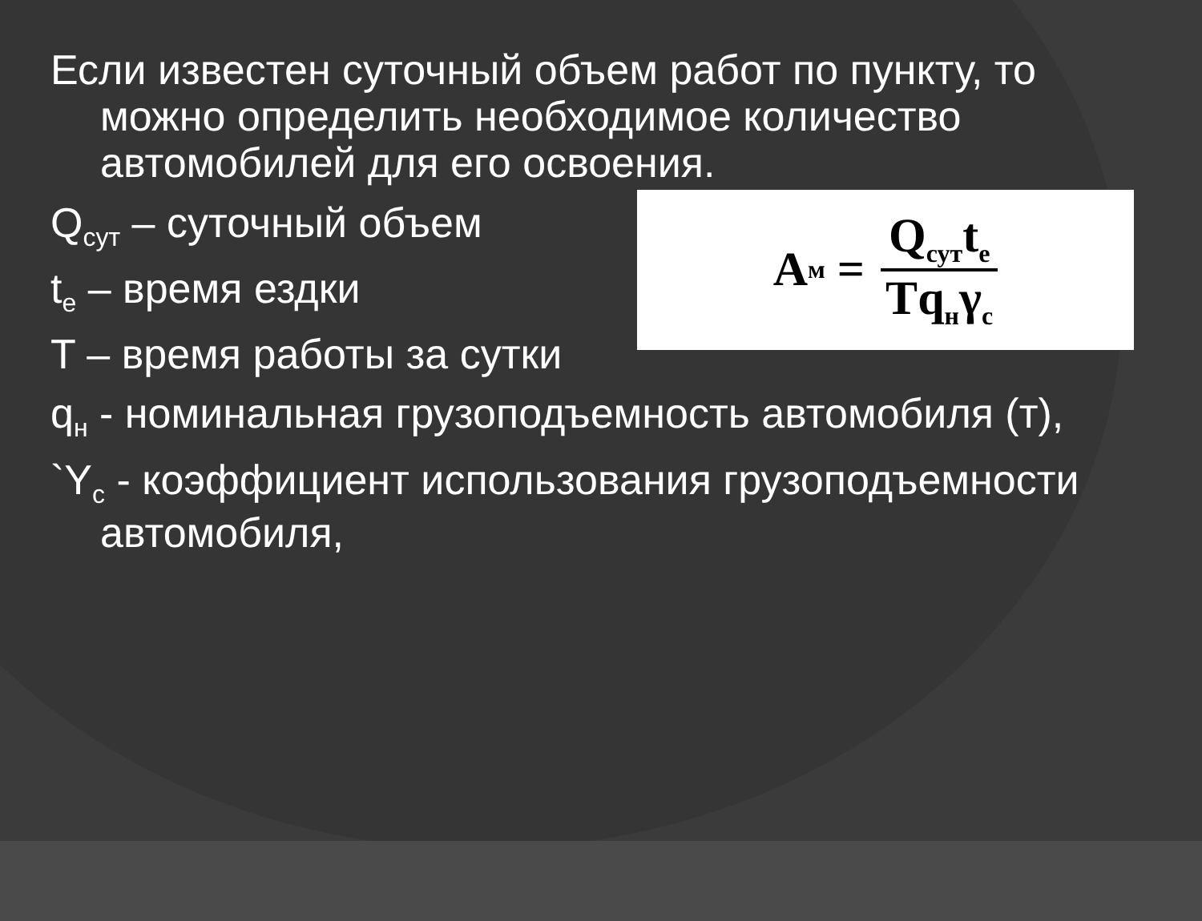Если известен суточный объем работ по пункту, то можно определить необходимое количество автомобилей для его освоения.
A<sub>м</sub> = Q<sub>сут</sub>t<sub>e</sub> Tq<sub>н</sub>γ<sub>c</sub>
Q<sub>сут</sub> – суточный объем
t<sub>e</sub> – время ездки
T – время работы за сутки
q<sub>н</sub> - номинальная грузоподъемность автомобиля (т),
`Y<sub>c</sub> - коэффициент использования грузоподъемности автомобиля,